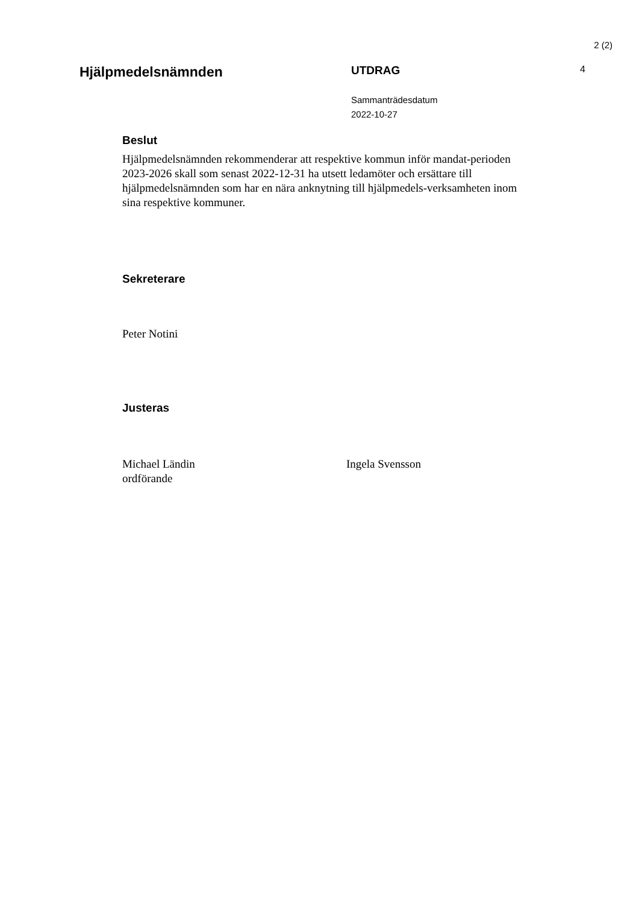2 (2)
Hjälpmedelsnämnden
UTDRAG
Sammanträdesdatum
2022-10-27
4
Beslut
Hjälpmedelsnämnden rekommenderar att respektive kommun inför mandat-perioden 2023-2026 skall som senast 2022-12-31 ha utsett ledamöter och ersättare till hjälpmedelsnämnden som har en nära anknytning till hjälpmedels-verksamheten inom sina respektive kommuner.
Sekreterare
Peter Notini
Justeras
Michael Ländin
ordförande
Ingela Svensson